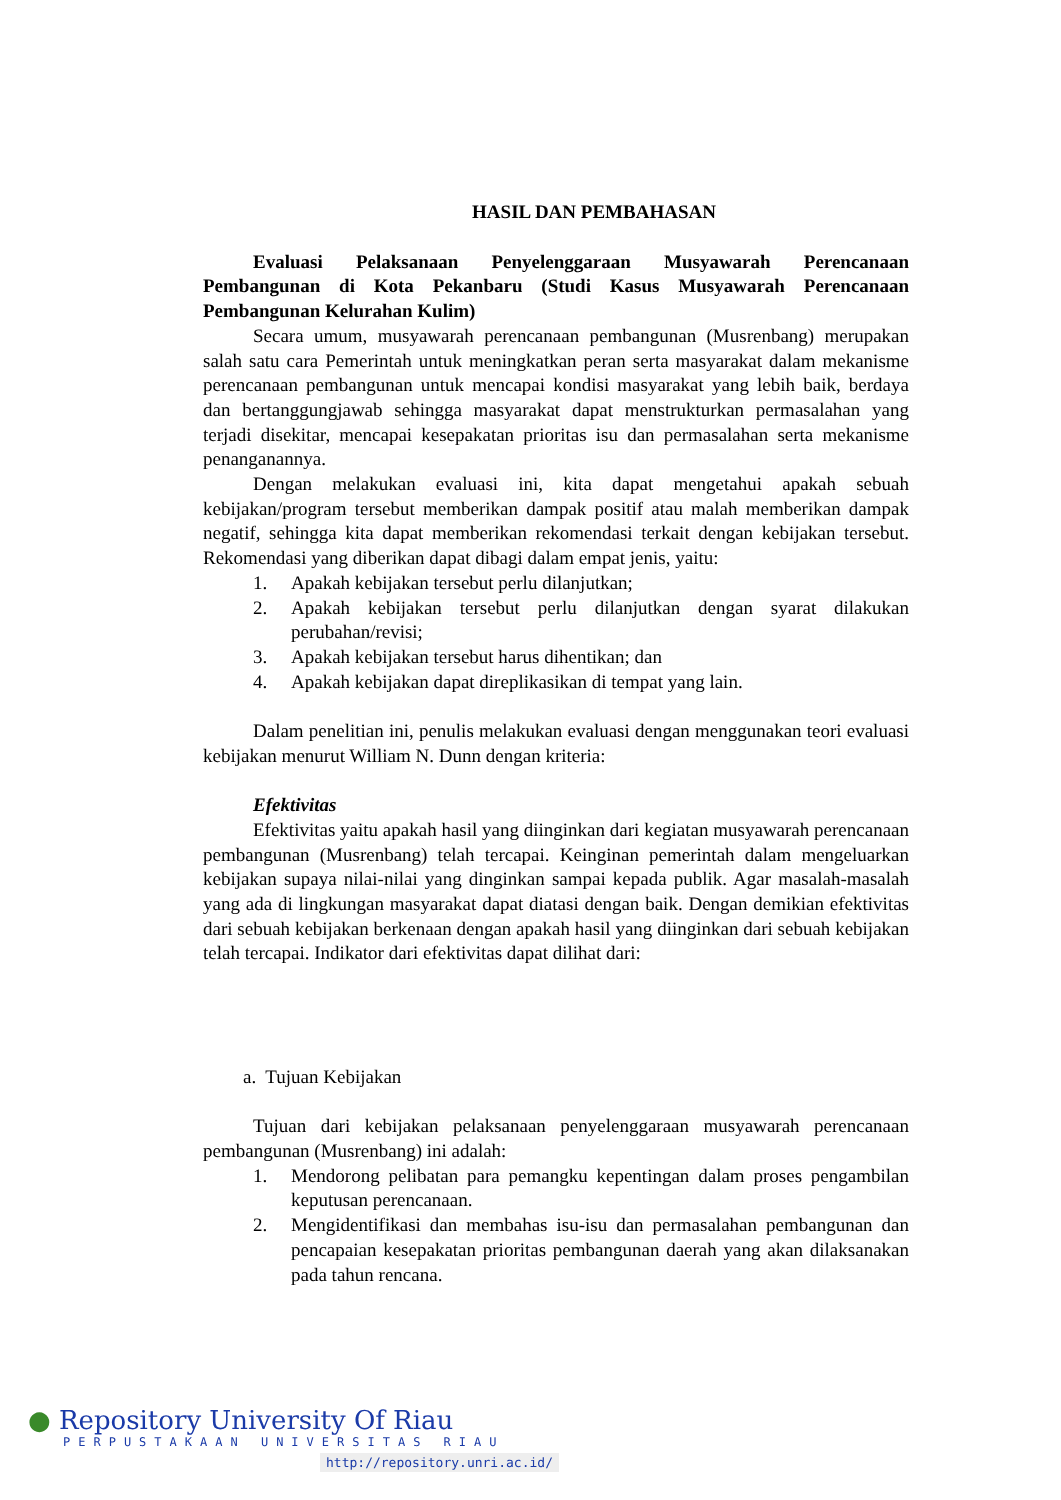HASIL DAN PEMBAHASAN
Evaluasi Pelaksanaan Penyelenggaraan Musyawarah Perencanaan Pembangunan di Kota Pekanbaru (Studi Kasus Musyawarah Perencanaan Pembangunan Kelurahan Kulim)
Secara umum, musyawarah perencanaan pembangunan (Musrenbang) merupakan salah satu cara Pemerintah untuk meningkatkan peran serta masyarakat dalam mekanisme perencanaan pembangunan untuk mencapai kondisi masyarakat yang lebih baik, berdaya dan bertanggungjawab sehingga masyarakat dapat menstrukturkan permasalahan yang terjadi disekitar, mencapai kesepakatan prioritas isu dan permasalahan serta mekanisme penanganannya.
Dengan melakukan evaluasi ini, kita dapat mengetahui apakah sebuah kebijakan/program tersebut memberikan dampak positif atau malah memberikan dampak negatif, sehingga kita dapat memberikan rekomendasi terkait dengan kebijakan tersebut. Rekomendasi yang diberikan dapat dibagi dalam empat jenis, yaitu:
1. Apakah kebijakan tersebut perlu dilanjutkan;
2. Apakah kebijakan tersebut perlu dilanjutkan dengan syarat dilakukan perubahan/revisi;
3. Apakah kebijakan tersebut harus dihentikan; dan
4. Apakah kebijakan dapat direplikasikan di tempat yang lain.
Dalam penelitian ini, penulis melakukan evaluasi dengan menggunakan teori evaluasi kebijakan menurut William N. Dunn dengan kriteria:
Efektivitas
Efektivitas yaitu apakah hasil yang diinginkan dari kegiatan musyawarah perencanaan pembangunan (Musrenbang) telah tercapai. Keinginan pemerintah dalam mengeluarkan kebijakan supaya nilai-nilai yang dinginkan sampai kepada publik. Agar masalah-masalah yang ada di lingkungan masyarakat dapat diatasi dengan baik. Dengan demikian efektivitas dari sebuah kebijakan berkenaan dengan apakah hasil yang diinginkan dari sebuah kebijakan telah tercapai. Indikator dari efektivitas dapat dilihat dari:
a. Tujuan Kebijakan
Tujuan dari kebijakan pelaksanaan penyelenggaraan musyawarah perencanaan pembangunan (Musrenbang) ini adalah:
1. Mendorong pelibatan para pemangku kepentingan dalam proses pengambilan keputusan perencanaan.
2. Mengidentifikasi dan membahas isu-isu dan permasalahan pembangunan dan pencapaian kesepakatan prioritas pembangunan daerah yang akan dilaksanakan pada tahun rencana.
● Repository University Of Riau
PERPUSTAKAAN UNIVERSITAS RIAU
http://repository.unri.ac.id/